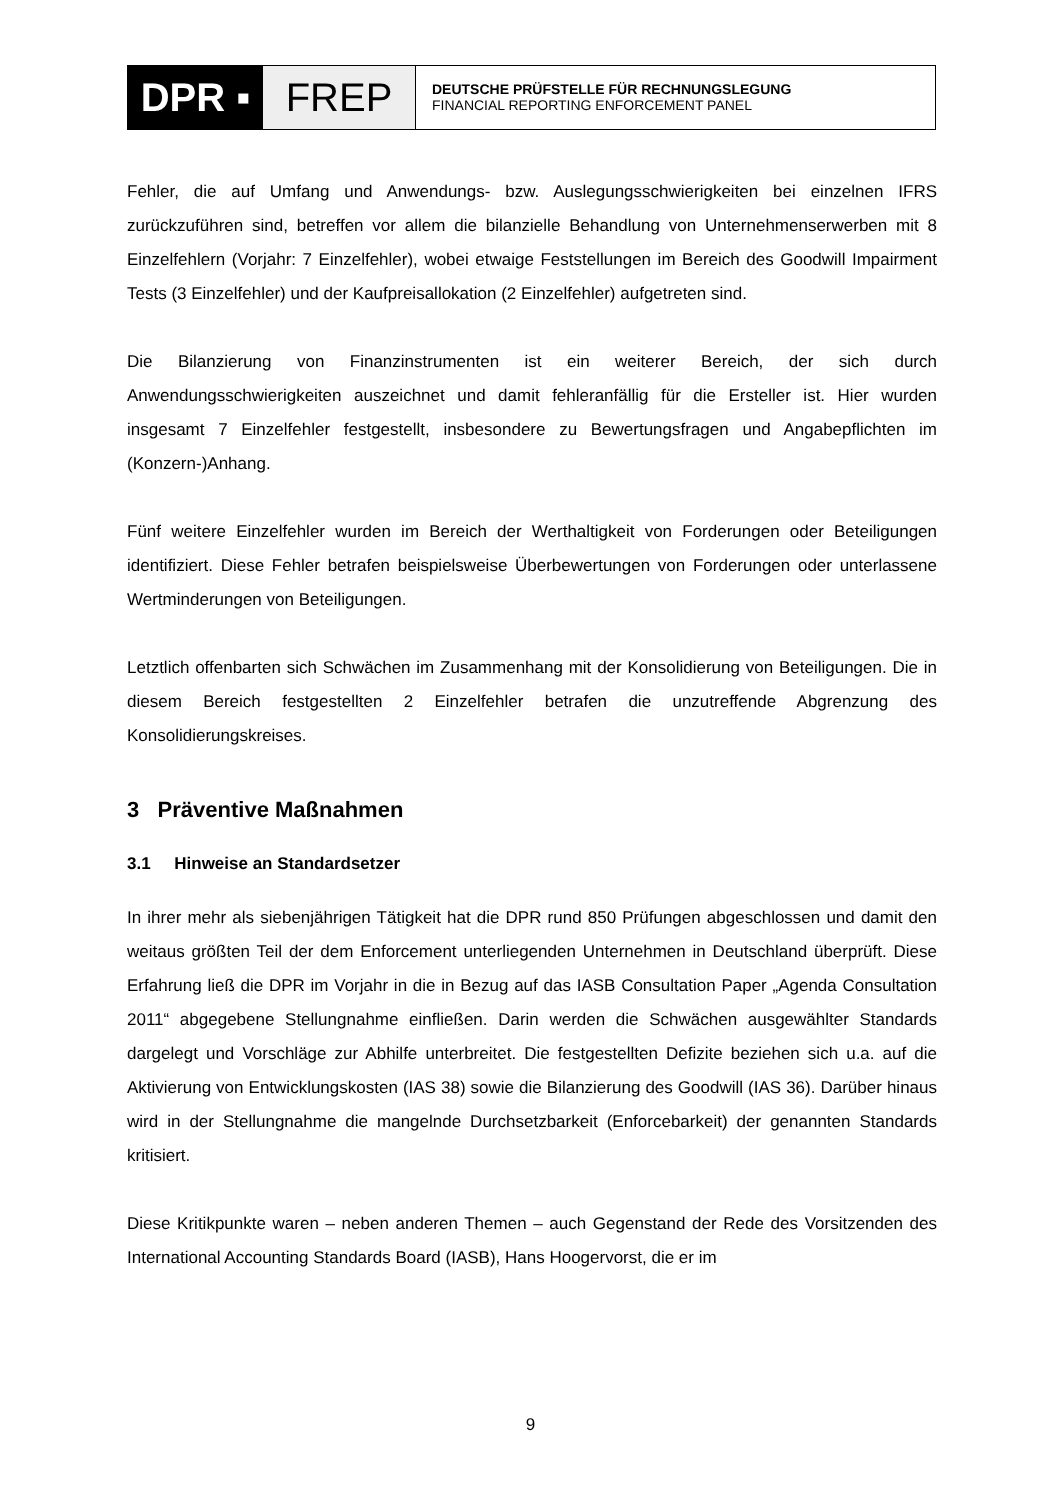DPR ▪ FREP
DEUTSCHE PRÜFSTELLE FÜR RECHNUNGSLEGUNG
FINANCIAL REPORTING ENFORCEMENT PANEL
Fehler, die auf Umfang und Anwendungs- bzw. Auslegungsschwierigkeiten bei einzelnen IFRS zurückzuführen sind, betreffen vor allem die bilanzielle Behandlung von Unternehmenserwerben mit 8 Einzelfehlern (Vorjahr: 7 Einzelfehler), wobei etwaige Feststellungen im Bereich des Goodwill Impairment Tests (3 Einzelfehler) und der Kaufpreisallokation (2 Einzelfehler) aufgetreten sind.
Die Bilanzierung von Finanzinstrumenten ist ein weiterer Bereich, der sich durch Anwendungsschwierigkeiten auszeichnet und damit fehleranfällig für die Ersteller ist. Hier wurden insgesamt 7 Einzelfehler festgestellt, insbesondere zu Bewertungsfragen und Angabepflichten im (Konzern-)Anhang.
Fünf weitere Einzelfehler wurden im Bereich der Werthaltigkeit von Forderungen oder Beteiligungen identifiziert. Diese Fehler betrafen beispielsweise Überbewertungen von Forderungen oder unterlassene Wertminderungen von Beteiligungen.
Letztlich offenbarten sich Schwächen im Zusammenhang mit der Konsolidierung von Beteiligungen. Die in diesem Bereich festgestellten 2 Einzelfehler betrafen die unzutreffende Abgrenzung des Konsolidierungskreises.
3 Präventive Maßnahmen
3.1 Hinweise an Standardsetzer
In ihrer mehr als siebenjährigen Tätigkeit hat die DPR rund 850 Prüfungen abgeschlossen und damit den weitaus größten Teil der dem Enforcement unterliegenden Unternehmen in Deutschland überprüft. Diese Erfahrung ließ die DPR im Vorjahr in die in Bezug auf das IASB Consultation Paper „Agenda Consultation 2011“ abgegebene Stellungnahme einfließen. Darin werden die Schwächen ausgewählter Standards dargelegt und Vorschläge zur Abhilfe unterbreitet. Die festgestellten Defizite beziehen sich u.a. auf die Aktivierung von Entwicklungskosten (IAS 38) sowie die Bilanzierung des Goodwill (IAS 36). Darüber hinaus wird in der Stellungnahme die mangelnde Durchsetzbarkeit (Enforcebarkeit) der genannten Standards kritisiert.
Diese Kritikpunkte waren – neben anderen Themen – auch Gegenstand der Rede des Vorsitzenden des International Accounting Standards Board (IASB), Hans Hoogervorst, die er im
9